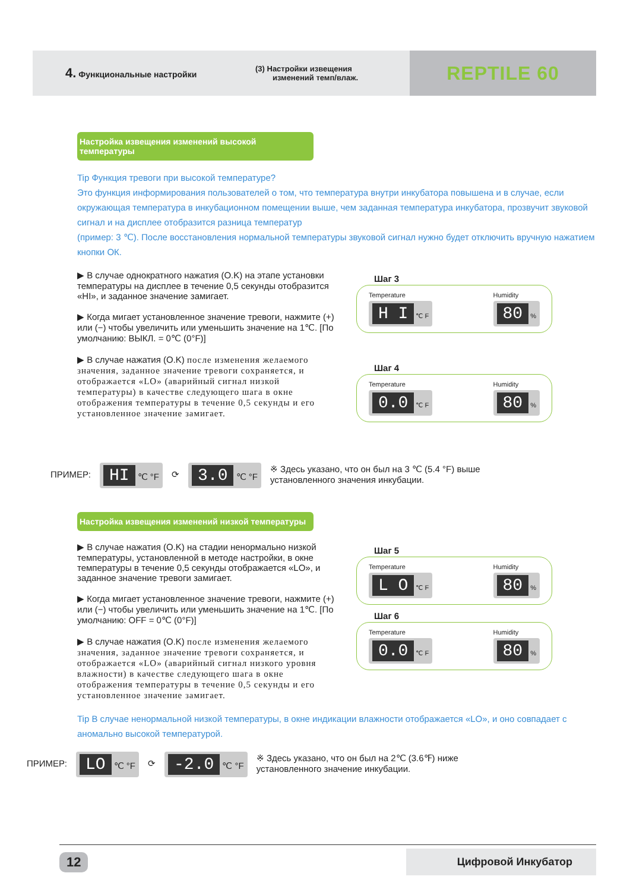4. Функциональные настройки
(3) Настройки извещения
изменений темп/влаж.
REPTILE 60
Настройка извещения изменений высокой температуры
Tip Функция тревоги при высокой температуре?
Это функция информирования пользователей о том, что температура внутри инкубатора повышена и в случае, если окружающая температура в инкубационном помещении выше, чем заданная температура инкубатора, прозвучит звуковой сигнал и на дисплее отобразится разница температур
(пример: 3 ℃). После восстановления нормальной температуры звуковой сигнал нужно будет отключить вручную нажатием кнопки ОК.
▶ В случае однократного нажатия (O.K) на этапе установки температуры на дисплее в течение 0,5 секунды отобразится «HI», и заданное значение замигает.
▶ Когда мигает установленное значение тревоги, нажмите (+) или (−) чтобы увеличить или уменьшить значение на 1℃. [По умолчанию: ВЫКЛ. = 0℃ (0°F)]
▶ В случае нажатия (O.K) после изменения желаемого значения, заданное значение тревоги сохраняется, и отображается «LO» (аварийный сигнал низкой температуры) в качестве следующего шага в окне отображения температуры в течение 0,5 секунды и его установленное значение замигает.
Шаг 3
Temperature
H I ℃ F
Humidity
80 %
Шаг 4
Temperature
0.0 ℃ F
Humidity
80 %
ПРИМЕР: HI ℃ °F ⟳ 3.0 ℃ °F ※ Здесь указано, что он был на 3 ℃ (5.4 °F) выше
установленного значения инкубации.
Настройка извещения изменений низкой температуры
▶ В случае нажатия (O.K) на стадии ненормально низкой температуры, установленной в методе настройки, в окне температуры в течение 0,5 секунды отображается «LO», и заданное значение тревоги замигает.
▶ Когда мигает установленное значение тревоги, нажмите (+) или (−) чтобы увеличить или уменьшить значение на 1℃. [По умолчанию: OFF = 0℃ (0°F)]
▶ В случае нажатия (O.K) после изменения желаемого значения, заданное значение тревоги сохраняется, и отображается «LO» (аварийный сигнал низкого уровня влажности) в качестве следующего шага в окне отображения температуры в течение 0,5 секунды и его установленное значение замигает.
Шаг 5
Temperature
L O ℃ F
Humidity
80 %
Шаг 6
Temperature
0.0 ℃ F
Humidity
80 %
Tip В случае ненормальной низкой температуры, в окне индикации влажности отображается «LO», и оно совпадает с аномально высокой температурой.
ПРИМЕР: LO ℃ °F ⟳ -2.0 ℃ °F ※ Здесь указано, что он был на 2℃ (3.6℉) ниже
установленного значение инкубации.
12 Цифровой Инкубатор